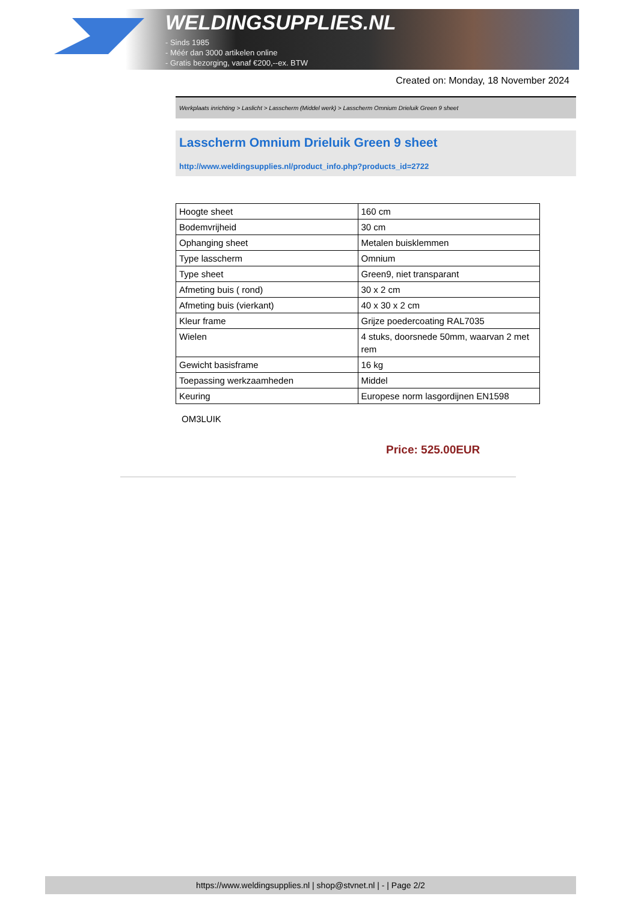WELDINGSUPPLIES.NL
- Sinds 1985
- Méér dan 3000 artikelen online
- Gratis bezorging, vanaf €200,--ex. BTW
Created on: Monday, 18 November 2024
Werkplaats inrichting > Laslicht > Lasscherm (Middel werk) > Lasscherm Omnium Drieluik Green 9 sheet
Lasscherm Omnium Drieluik Green 9 sheet
http://www.weldingsupplies.nl/product_info.php?products_id=2722
| Hoogte sheet | 160 cm |
| Bodemvrijheid | 30 cm |
| Ophanging sheet | Metalen buisklemmen |
| Type lasscherm | Omnium |
| Type sheet | Green9, niet transparant |
| Afmeting buis ( rond) | 30 x 2 cm |
| Afmeting buis (vierkant) | 40 x 30 x 2 cm |
| Kleur frame | Grijze poedercoating RAL7035 |
| Wielen | 4 stuks, doorsnede 50mm, waarvan 2 met rem |
| Gewicht basisframe | 16 kg |
| Toepassing werkzaamheden | Middel |
| Keuring | Europese norm lasgordijnen EN1598 |
OM3LUIK
Price: 525.00EUR
https://www.weldingsupplies.nl | shop@stvnet.nl | - | Page 2/2